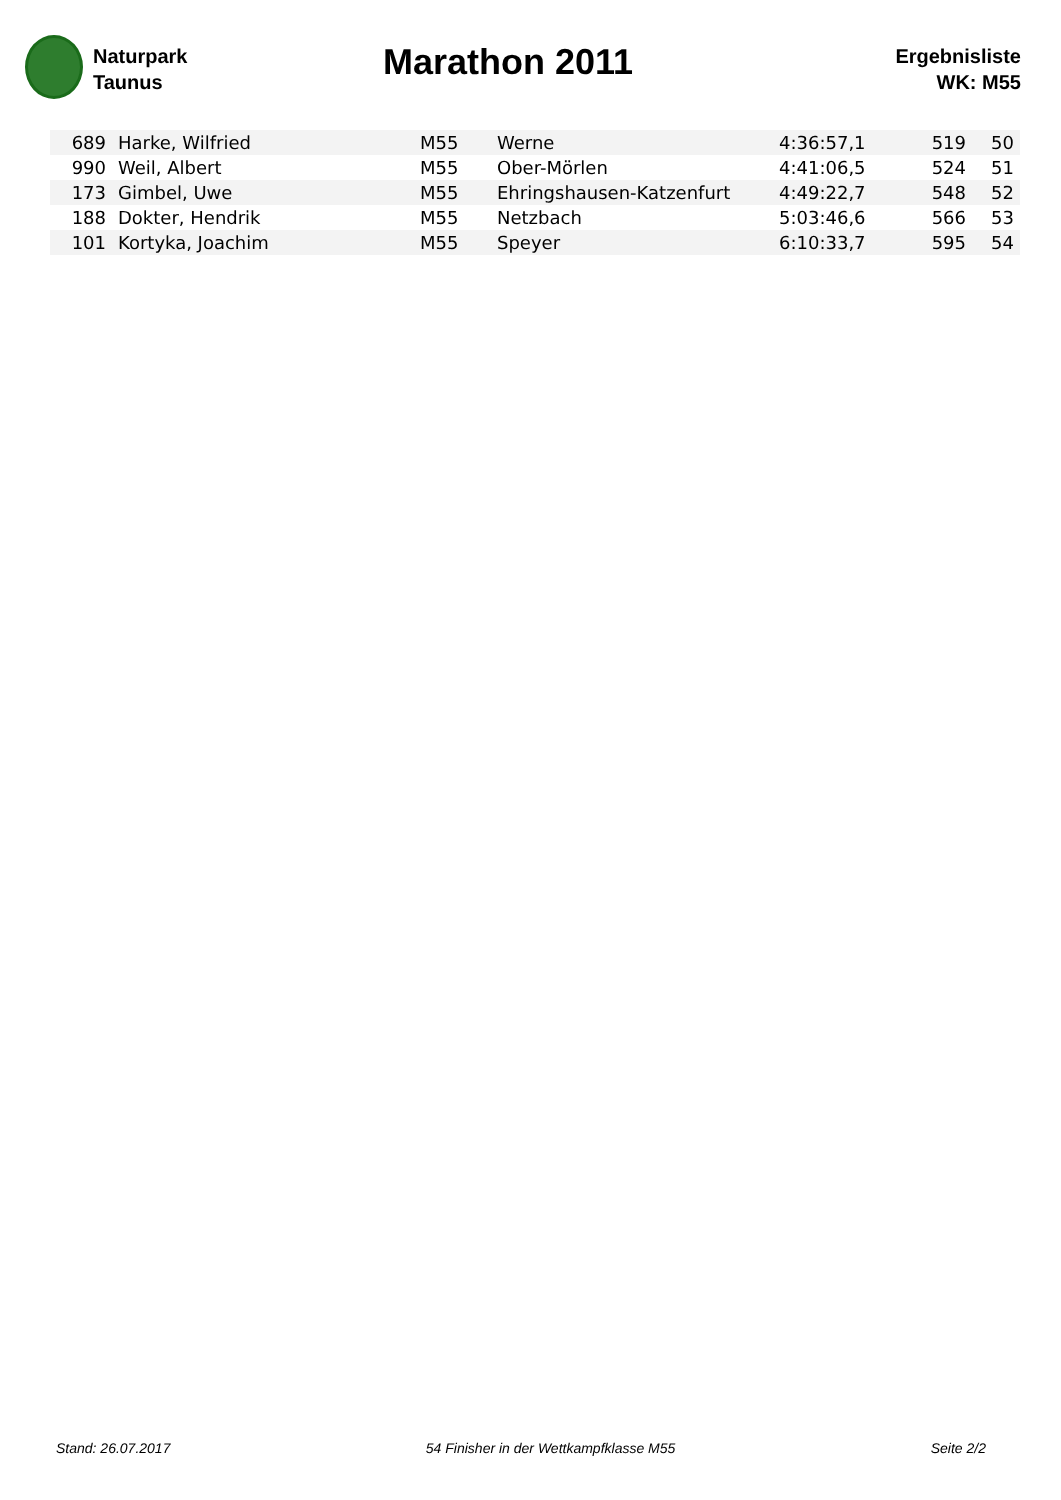Naturpark
Taunus
Marathon 2011
Ergebnisliste
WK: M55
| 689 | Harke, Wilfried | M55 | Werne | 4:36:57,1 | 519 | 50 |
| 990 | Weil, Albert | M55 | Ober-Mörlen | 4:41:06,5 | 524 | 51 |
| 173 | Gimbel, Uwe | M55 | Ehringshausen-Katzenfurt | 4:49:22,7 | 548 | 52 |
| 188 | Dokter, Hendrik | M55 | Netzbach | 5:03:46,6 | 566 | 53 |
| 101 | Kortyka, Joachim | M55 | Speyer | 6:10:33,7 | 595 | 54 |
Stand: 26.07.2017 54 Finisher in der Wettkampfklasse M55 Seite 2/2